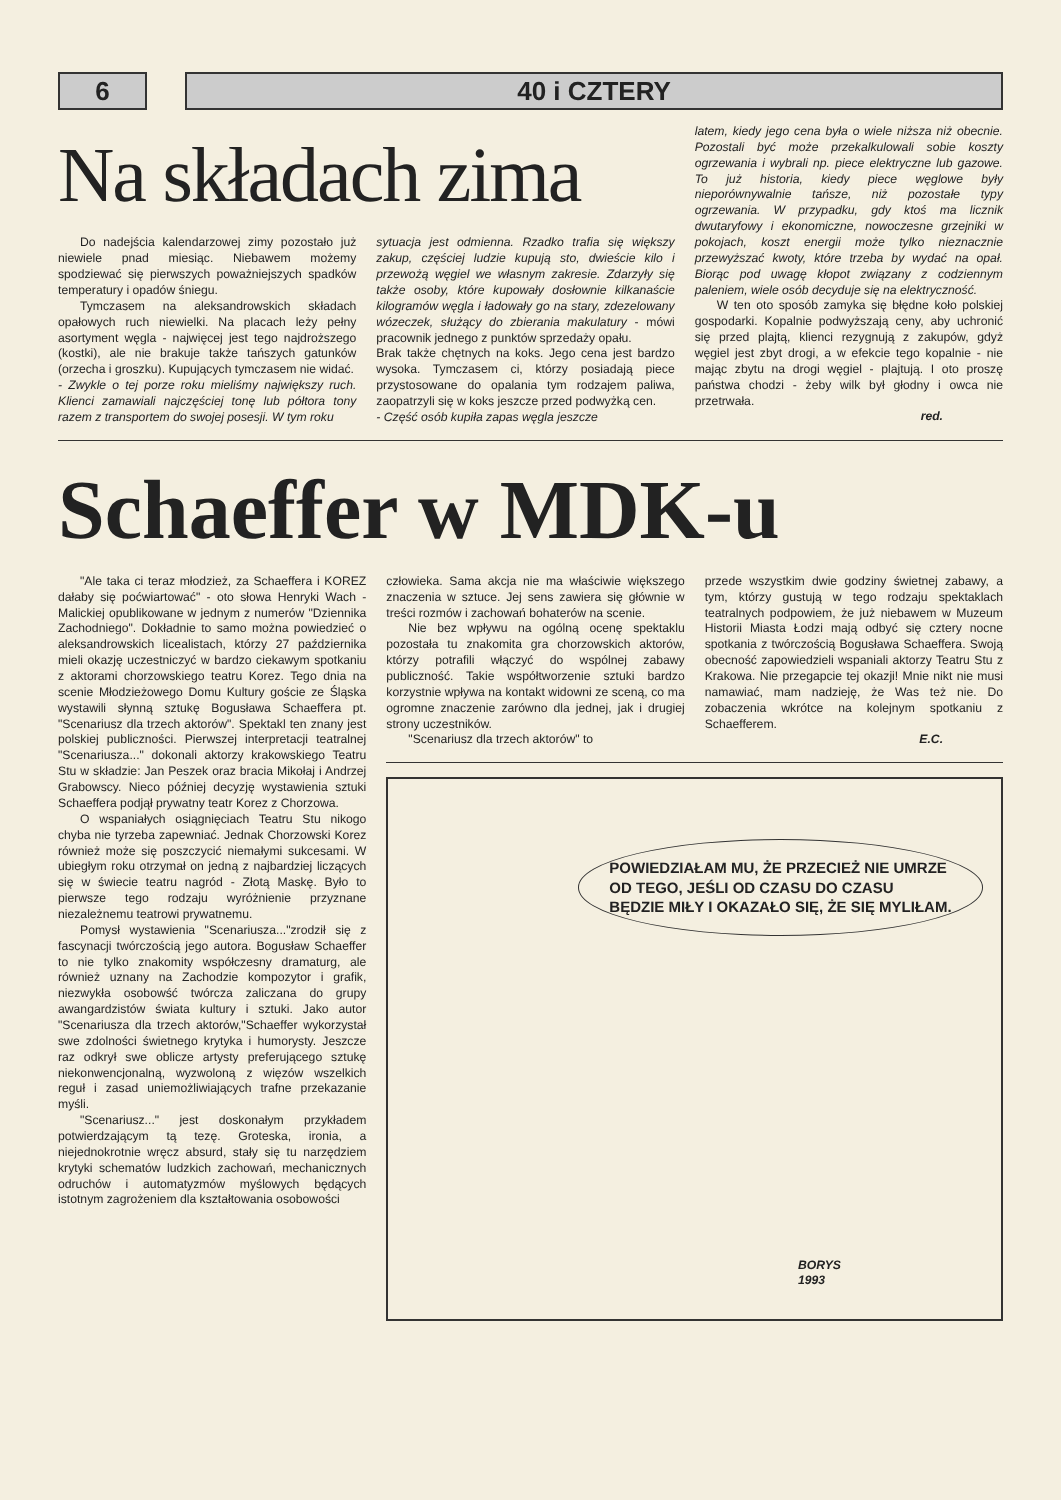6 40 i CZTERY
Na składach zima
Do nadejścia kalendarzowej zimy pozostało już niewiele pnad miesiąc. Niebawem możemy spodziewać się pierwszych poważniejszych spadków temperatury i opadów śniegu.
Tymczasem na aleksandrowskich składach opałowych ruch niewielki. Na placach leży pełny asortyment węgla - najwięcej jest tego najdroższego (kostki), ale nie brakuje także tańszych gatunków (orzecha i groszku). Kupujących tymczasem nie widać.
- Zwykle o tej porze roku mieliśmy największy ruch. Klienci zamawiali najczęściej tonę lub półtora tony razem z transportem do swojej posesji. W tym roku
sytuacja jest odmienna. Rzadko trafia się większy zakup, częściej ludzie kupują sto, dwieście kilo i przewożą węgiel we własnym zakresie. Zdarzyły się także osoby, które kupowały dosłownie kilkanaście kilogramów węgla i ładowały go na stary, zdezelowany wózeczek, służący do zbierania makulatury - mówi pracownik jednego z punktów sprzedaży opału.
Brak także chętnych na koks. Jego cena jest bardzo wysoka. Tymczasem ci, którzy posiadają piece przystosowane do opalania tym rodzajem paliwa, zaopatrzyli się w koks jeszcze przed podwyżką cen.
- Część osób kupiła zapas węgla jeszcze
latem, kiedy jego cena była o wiele niższa niż obecnie. Pozostali być może przekalkulowali sobie koszty ogrzewania i wybrali np. piece elektryczne lub gazowe. To już historia, kiedy piece węglowe były nieporównywalnie tańsze, niż pozostałe typy ogrzewania. W przypadku, gdy ktoś ma licznik dwutaryfowy i ekonomiczne, nowoczesne grzejniki w pokojach, koszt energii może tylko nieznacznie przewyższać kwoty, które trzeba by wydać na opał. Biorąc pod uwagę kłopot związany z codziennym paleniem, wiele osób decyduje się na elektryczność.
W ten oto sposób zamyka się błędne koło polskiej gospodarki. Kopalnie podwyższają ceny, aby uchronić się przed plajtą, klienci rezygnują z zakupów, gdyż węgiel jest zbyt drogi, a w efekcie tego kopalnie - nie mając zbytu na drogi węgiel - plajtują. I oto proszę państwa chodzi - żeby wilk był głodny i owca nie przetrwała.
red.
Schaeffer w MDK-u
"Ale taka ci teraz młodzież, za Schaeffera i KOREZ dałaby się poćwiartować" - oto słowa Henryki Wach - Malickiej opublikowane w jednym z numerów "Dziennika Zachodniego". Dokładnie to samo można powiedzieć o aleksandrowskich licealistach, którzy 27 października mieli okazję uczestniczyć w bardzo ciekawym spotkaniu z aktorami chorzowskiego teatru Korez. Tego dnia na scenie Młodzieżowego Domu Kultury goście ze Śląska wystawili słynną sztukę Bogusława Schaeffera pt. "Scenariusz dla trzech aktorów". Spektakl ten znany jest polskiej publiczności. Pierwszej interpretacji teatralnej "Scenariusza..." dokonali aktorzy krakowskiego Teatru Stu w składzie: Jan Peszek oraz bracia Mikołaj i Andrzej Grabowscy. Nieco później decyzję wystawienia sztuki Schaeffera podjął prywatny teatr Korez z Chorzowa.
O wspaniałych osiągnięciach Teatru Stu nikogo chyba nie tyrzeba zapewniać. Jednak Chorzowski Korez również może się poszczycić niemałymi sukcesami. W ubiegłym roku otrzymał on jedną z najbardziej liczących się w świecie teatru nagród - Złotą Maskę. Było to pierwsze tego rodzaju wyróżnienie przyznane niezależnemu teatrowi prywatnemu.
Pomysł wystawienia "Scenariusza..."zrodził się z fascynacji twórczością jego autora. Bogusław Schaeffer to nie tylko znakomity współczesny dramaturg, ale również uznany na Zachodzie kompozytor i grafik, niezwykła osobowść twórcza zaliczana do grupy awangardzistów świata kultury i sztuki. Jako autor "Scenariusza dla trzech aktorów,"Schaeffer wykorzystał swe zdolności świetnego krytyka i humorysty. Jeszcze raz odkrył swe oblicze artysty preferującego sztukę niekonwencjonalną, wyzwoloną z więzów wszelkich reguł i zasad uniemożliwiających trafne przekazanie myśli.
"Scenariusz..." jest doskonałym przykładem potwierdzającym tą tezę. Groteska, ironia, a niejednokrotnie wręcz absurd, stały się tu narzędziem krytyki schematów ludzkich zachowań, mechanicznych odruchów i automatyzmów myślowych będących istotnym zagrożeniem dla kształtowania osobowości
człowieka. Sama akcja nie ma właściwie większego znaczenia w sztuce. Jej sens zawiera się głównie w treści rozmów i zachowań bohaterów na scenie.
Nie bez wpływu na ogólną ocenę spektaklu pozostała tu znakomita gra chorzowskich aktorów, którzy potrafili włączyć do wspólnej zabawy publiczność. Takie współtworzenie sztuki bardzo korzystnie wpływa na kontakt widowni ze sceną, co ma ogromne znaczenie zarówno dla jednej, jak i drugiej strony uczestników.
"Scenariusz dla trzech aktorów" to
przede wszystkim dwie godziny świetnej zabawy, a tym, którzy gustują w tego rodzaju spektaklach teatralnych podpowiem, że już niebawem w Muzeum Historii Miasta Łodzi mają odbyć się cztery nocne spotkania z twórczością Bogusława Schaeffera. Swoją obecność zapowiedzieli wspaniali aktorzy Teatru Stu z Krakowa. Nie przegapcie tej okazji! Mnie nikt nie musi namawiać, mam nadzieję, że Was też nie. Do zobaczenia wkrótce na kolejnym spotkaniu z Schaefferem.
E.C.
POWIEDZIAŁAM MU, ŻE PRZECIEŻ NIE UMRZE
OD TEGO, JEŚLI OD CZASU DO CZASU
BĘDZIE MIŁY I OKAZAŁO SIĘ, ŻE SIĘ MYLIŁAM.
BORYS
1993